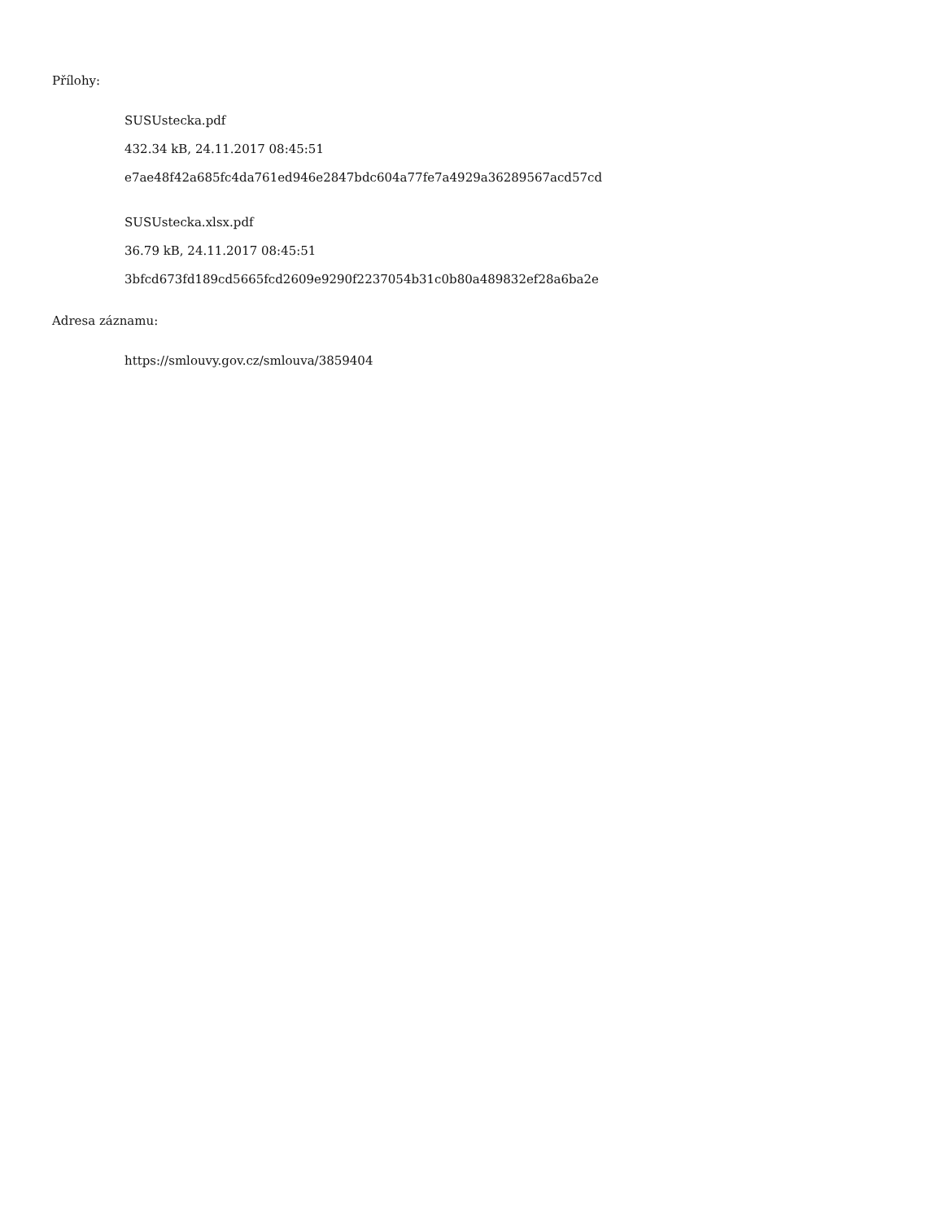Přílohy:
SUSUstecka.pdf
432.34 kB, 24.11.2017 08:45:51
e7ae48f42a685fc4da761ed946e2847bdc604a77fe7a4929a36289567acd57cd
SUSUstecka.xlsx.pdf
36.79 kB, 24.11.2017 08:45:51
3bfcd673fd189cd5665fcd2609e9290f2237054b31c0b80a489832ef28a6ba2e
Adresa záznamu:
https://smlouvy.gov.cz/smlouva/3859404